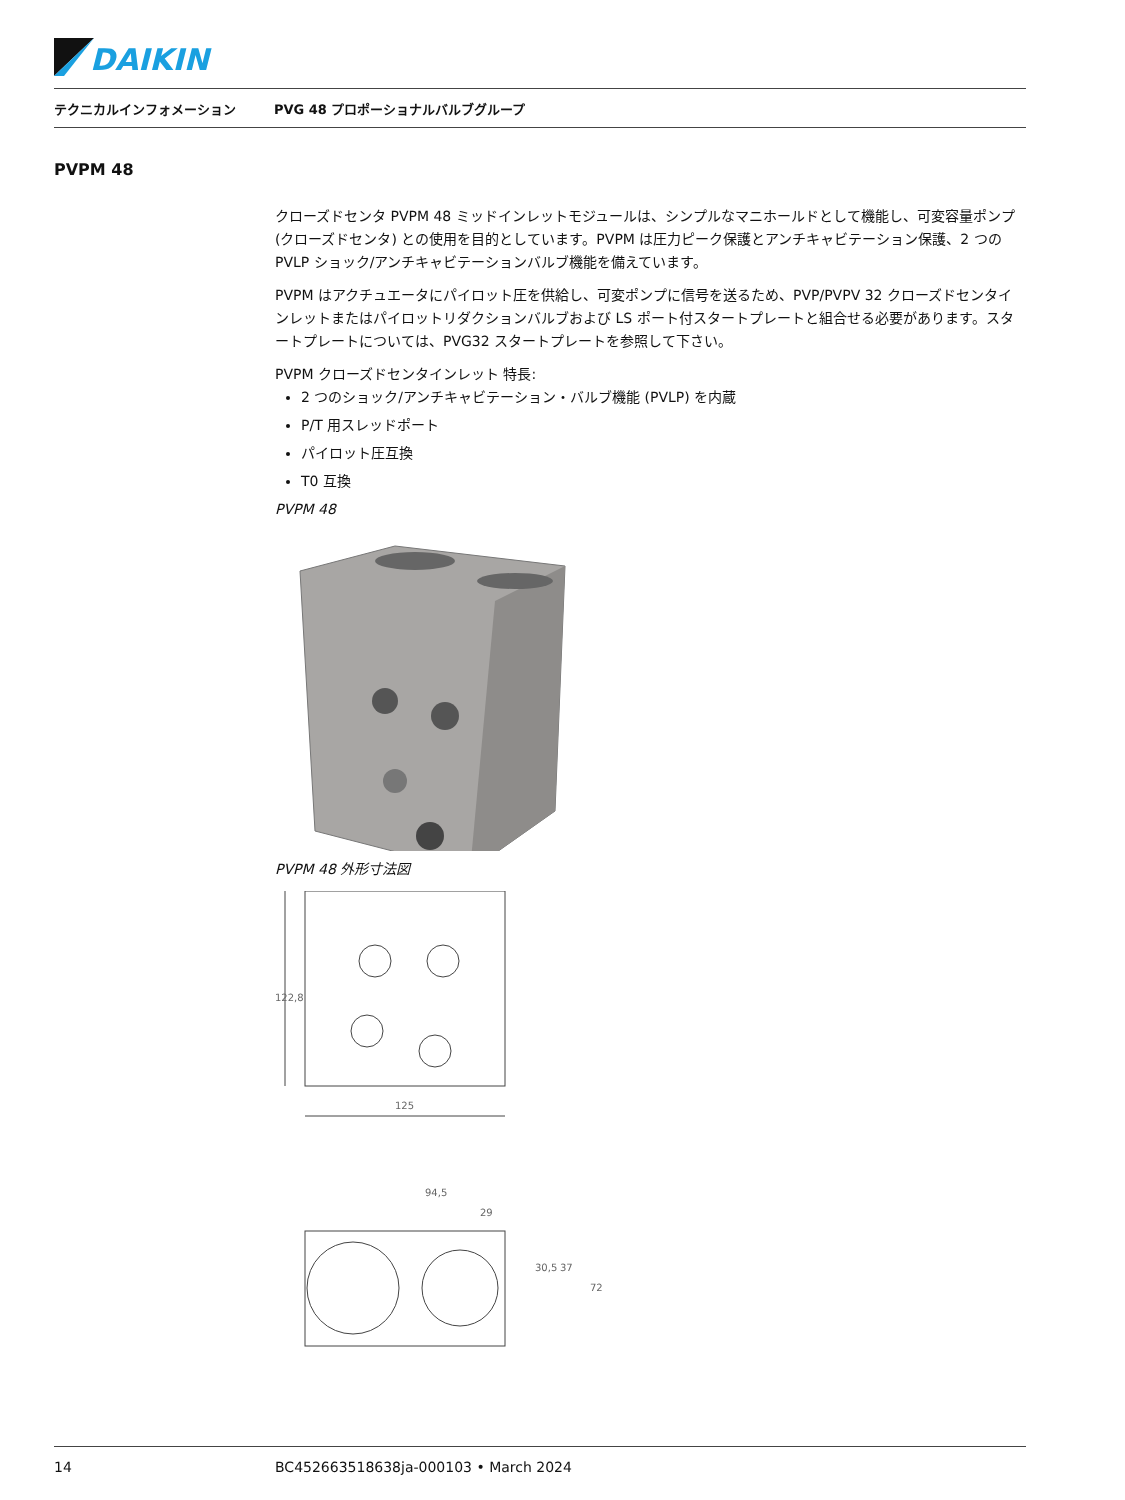DAIKIN
テクニカルインフォメーション PVG 48 プロポーショナルバルブグループ
PVPM 48
クローズドセンタ PVPM 48 ミッドインレットモジュールは、シンプルなマニホールドとして機能し、可変容量ポンプ (クローズドセンタ) との使用を目的としています。PVPM は圧力ピーク保護とアンチキャビテーション保護、2 つの PVLP ショック/アンチキャビテーションバルブ機能を備えています。
PVPM はアクチュエータにパイロット圧を供給し、可変ポンプに信号を送るため、PVP/PVPV 32 クローズドセンタインレットまたはパイロットリダクションバルブおよび LS ポート付スタートプレートと組合せる必要があります。スタートプレートについては、PVG32 スタートプレートを参照して下さい。
PVPM クローズドセンタインレット 特長:
2 つのショック/アンチキャビテーション・バルブ機能 (PVLP) を内蔵
P/T 用スレッドポート
パイロット圧互換
T0 互換
PVPM 48
PVPM 48 外形寸法図
122,8
125
94,5
29
30,5
37
72
14 BC452663518638ja-000103 • March 2024